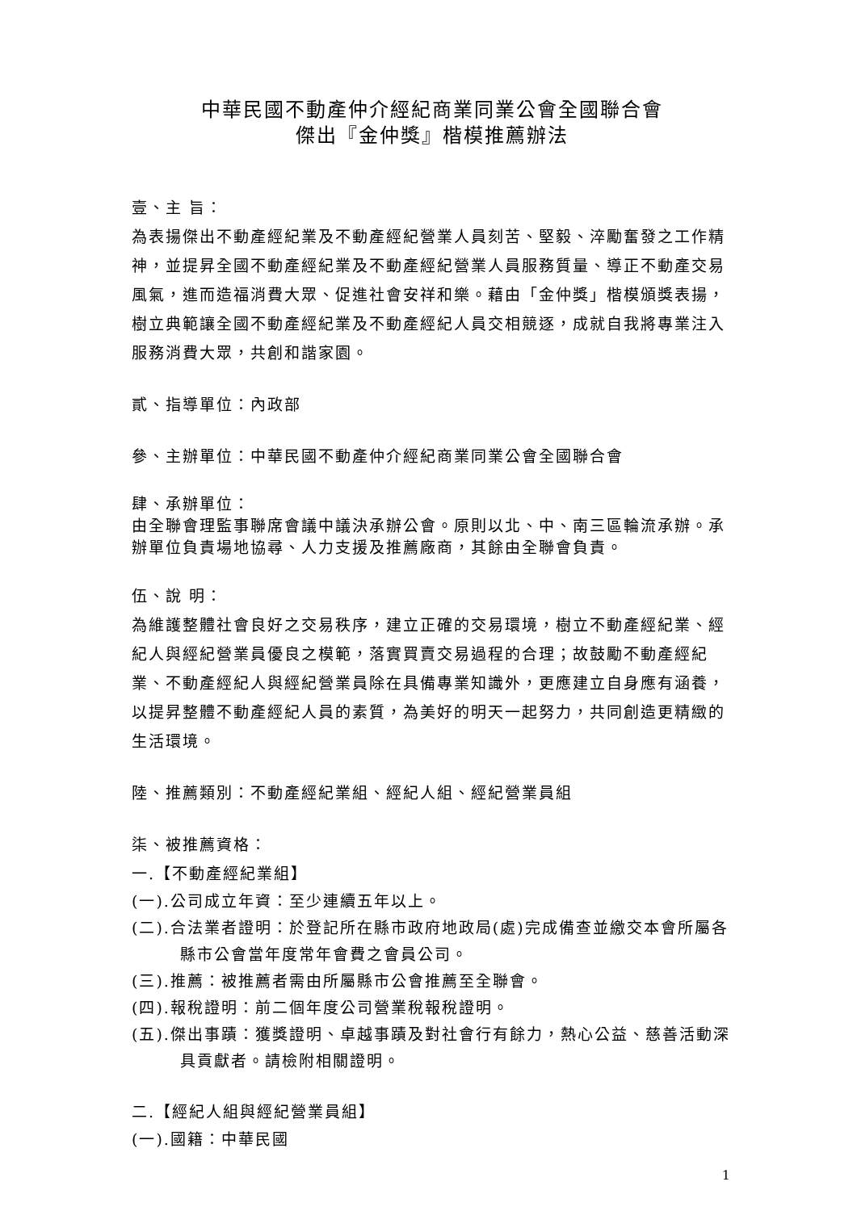中華民國不動產仲介經紀商業同業公會全國聯合會
傑出『金仲獎』楷模推薦辦法
壹、主 旨：
為表揚傑出不動產經紀業及不動產經紀營業人員刻苦、堅毅、淬勵奮發之工作精神，並提昇全國不動產經紀業及不動產經紀營業人員服務質量、導正不動產交易風氣，進而造福消費大眾、促進社會安祥和樂。藉由「金仲獎」楷模頒獎表揚，樹立典範讓全國不動產經紀業及不動產經紀人員交相競逐，成就自我將專業注入服務消費大眾，共創和諧家園。
貳、指導單位：內政部
參、主辦單位：中華民國不動產仲介經紀商業同業公會全國聯合會
肆、承辦單位：
由全聯會理監事聯席會議中議決承辦公會。原則以北、中、南三區輪流承辦。承辦單位負責場地協尋、人力支援及推薦廠商，其餘由全聯會負責。
伍、說 明：
為維護整體社會良好之交易秩序，建立正確的交易環境，樹立不動產經紀業、經紀人與經紀營業員優良之模範，落實買賣交易過程的合理；故鼓勵不動產經紀業、不動產經紀人與經紀營業員除在具備專業知識外，更應建立自身應有涵養，以提昇整體不動產經紀人員的素質，為美好的明天一起努力，共同創造更精緻的生活環境。
陸、推薦類別：不動產經紀業組、經紀人組、經紀營業員組
柒、被推薦資格：
一.【不動產經紀業組】
(一).公司成立年資：至少連續五年以上。
(二).合法業者證明：於登記所在縣市政府地政局(處)完成備查並繳交本會所屬各縣市公會當年度常年會費之會員公司。
(三).推薦：被推薦者需由所屬縣市公會推薦至全聯會。
(四).報稅證明：前二個年度公司營業稅報稅證明。
(五).傑出事蹟：獲獎證明、卓越事蹟及對社會行有餘力，熱心公益、慈善活動深具貢獻者。請檢附相關證明。
二.【經紀人組與經紀營業員組】
(一).國籍：中華民國
1